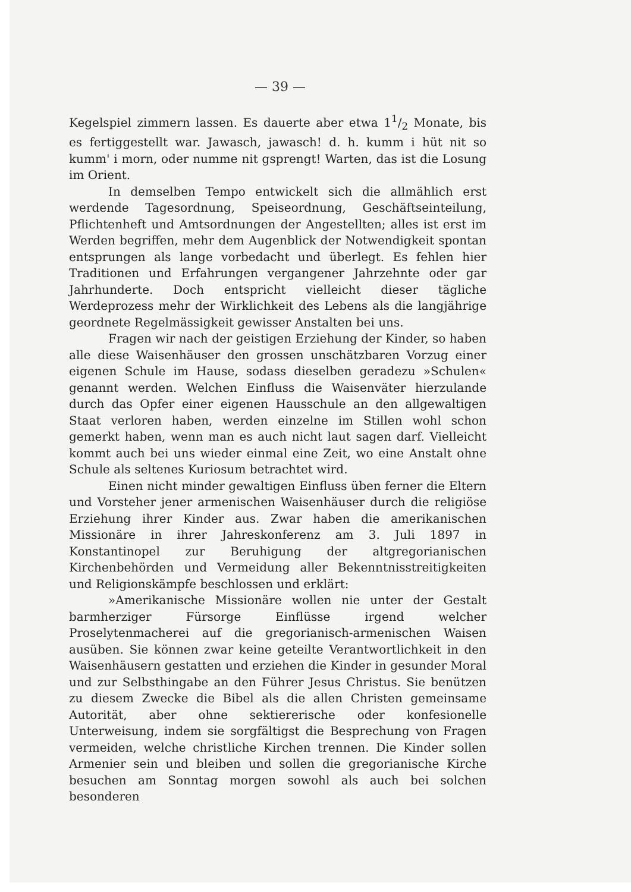— 39 —
Kegelspiel zimmern lassen. Es dauerte aber etwa 11/2 Monate, bis es fertiggestellt war. Jawasch, jawasch! d. h. kumm i hüt nit so kumm' i morn, oder numme nit gsprengt! Warten, das ist die Losung im Orient.
In demselben Tempo entwickelt sich die allmählich erst werdende Tagesordnung, Speiseordnung, Geschäftseinteilung, Pflichtenheft und Amtsordnungen der Angestellten; alles ist erst im Werden begriffen, mehr dem Augenblick der Notwendigkeit spontan entsprungen als lange vorbedacht und überlegt. Es fehlen hier Traditionen und Erfahrungen vergangener Jahrzehnte oder gar Jahrhunderte. Doch entspricht vielleicht dieser tägliche Werdeprozess mehr der Wirklichkeit des Lebens als die langjährige geordnete Regelmässigkeit gewisser Anstalten bei uns.
Fragen wir nach der geistigen Erziehung der Kinder, so haben alle diese Waisenhäuser den grossen unschätzbaren Vorzug einer eigenen Schule im Hause, sodass dieselben geradezu »Schulen« genannt werden. Welchen Einfluss die Waisenväter hierzulande durch das Opfer einer eigenen Hausschule an den allgewaltigen Staat verloren haben, werden einzelne im Stillen wohl schon gemerkt haben, wenn man es auch nicht laut sagen darf. Vielleicht kommt auch bei uns wieder einmal eine Zeit, wo eine Anstalt ohne Schule als seltenes Kuriosum betrachtet wird.
Einen nicht minder gewaltigen Einfluss üben ferner die Eltern und Vorsteher jener armenischen Waisenhäuser durch die religiöse Erziehung ihrer Kinder aus. Zwar haben die amerikanischen Missionäre in ihrer Jahreskonferenz am 3. Juli 1897 in Konstantinopel zur Beruhigung der altgregorianischen Kirchenbehörden und Vermeidung aller Bekenntnisstreitigkeiten und Religionskämpfe beschlossen und erklärt:
»Amerikanische Missionäre wollen nie unter der Gestalt barmherziger Fürsorge Einflüsse irgend welcher Proselytenmacherei auf die gregorianisch-armenischen Waisen ausüben. Sie können zwar keine geteilte Verantwortlichkeit in den Waisenhäusern gestatten und erziehen die Kinder in gesunder Moral und zur Selbsthingabe an den Führer Jesus Christus. Sie benützen zu diesem Zwecke die Bibel als die allen Christen gemeinsame Autorität, aber ohne sektiererische oder konfesionelle Unterweisung, indem sie sorgfältigst die Besprechung von Fragen vermeiden, welche christliche Kirchen trennen. Die Kinder sollen Armenier sein und bleiben und sollen die gregorianische Kirche besuchen am Sonntag morgen sowohl als auch bei solchen besonderen